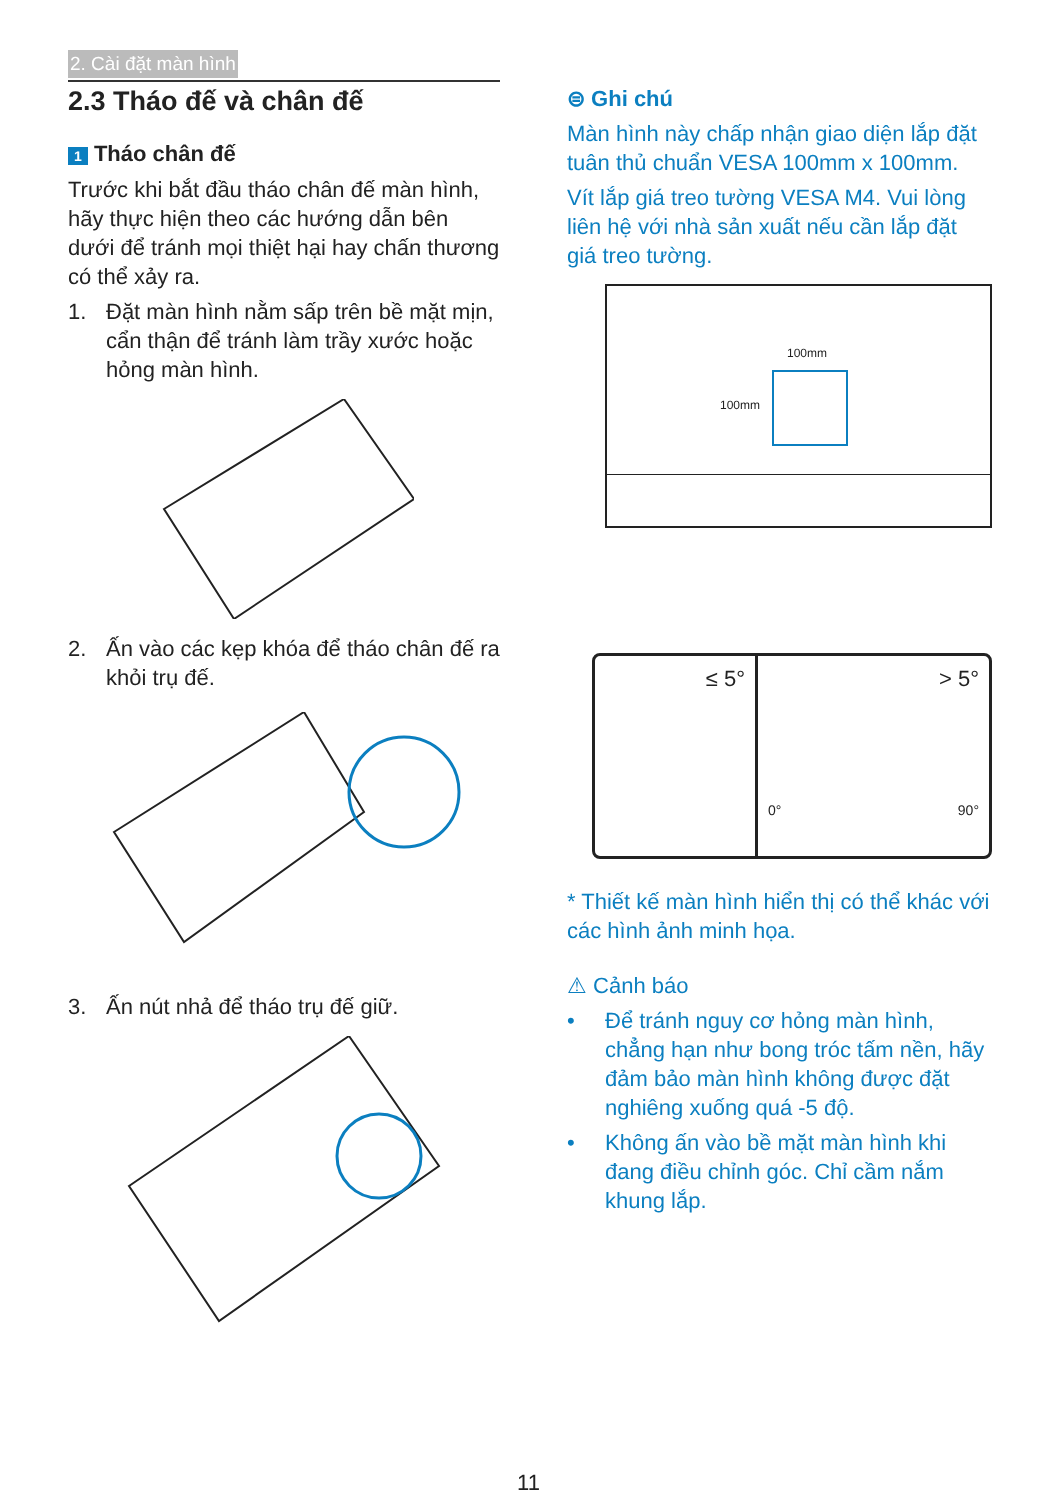2. Cài đặt màn hình
2.3 Tháo đế và chân đế
1 Tháo chân đế
Trước khi bắt đầu tháo chân đế màn hình, hãy thực hiện theo các hướng dẫn bên dưới để tránh mọi thiệt hại hay chấn thương có thể xảy ra.
1. Đặt màn hình nằm sấp trên bề mặt mịn, cẩn thận để tránh làm trầy xước hoặc hỏng màn hình.
2. Ấn vào các kẹp khóa để tháo chân đế ra khỏi trụ đế.
3. Ấn nút nhả để tháo trụ đế giữ.
⊜ Ghi chú
Màn hình này chấp nhận giao diện lắp đặt tuân thủ chuẩn VESA 100mm x 100mm.
Vít lắp giá treo tường VESA M4. Vui lòng liên hệ với nhà sản xuất nếu cần lắp đặt giá treo tường.
100mm
100mm
≤ 5° > 5°
0° 90°
* Thiết kế màn hình hiển thị có thể khác với các hình ảnh minh họa.
⚠ Cảnh báo
• Để tránh nguy cơ hỏng màn hình, chẳng hạn như bong tróc tấm nền, hãy đảm bảo màn hình không được đặt nghiêng xuống quá -5 độ.
• Không ấn vào bề mặt màn hình khi đang điều chỉnh góc. Chỉ cầm nắm khung lắp.
11